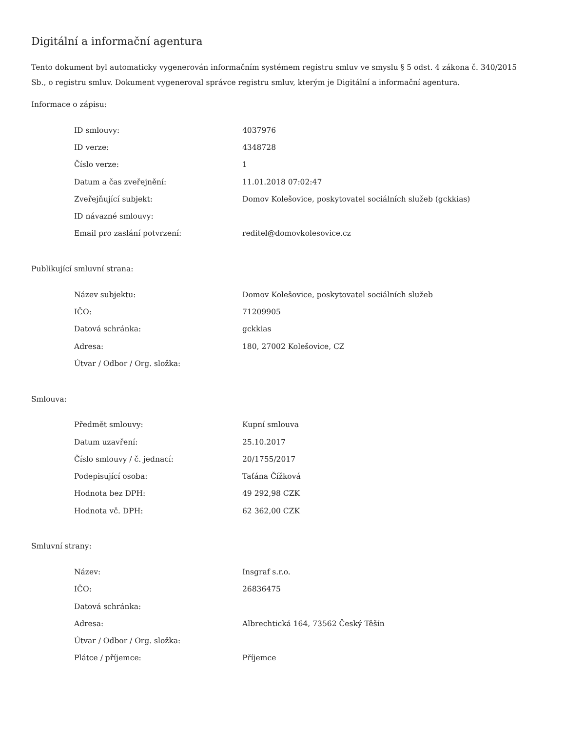Digitální a informační agentura
Tento dokument byl automaticky vygenerován informačním systémem registru smluv ve smyslu § 5 odst. 4 zákona č. 340/2015 Sb., o registru smluv. Dokument vygeneroval správce registru smluv, kterým je Digitální a informační agentura.
Informace o zápisu:
| ID smlouvy: | 4037976 |
| ID verze: | 4348728 |
| Číslo verze: | 1 |
| Datum a čas zveřejnění: | 11.01.2018 07:02:47 |
| Zveřejňující subjekt: | Domov Kolešovice, poskytovatel sociálních služeb (gckkias) |
| ID návazné smlouvy: | |
| Email pro zaslání potvrzení: | reditel@domovkolesovice.cz |
Publikující smluvní strana:
| Název subjektu: | Domov Kolešovice, poskytovatel sociálních služeb |
| IČO: | 71209905 |
| Datová schránka: | gckkias |
| Adresa: | 180, 27002 Kolešovice, CZ |
| Útvar / Odbor / Org. složka: | |
Smlouva:
| Předmět smlouvy: | Kupní smlouva |
| Datum uzavření: | 25.10.2017 |
| Číslo smlouvy / č. jednací: | 20/1755/2017 |
| Podepisující osoba: | Taťána Čížková |
| Hodnota bez DPH: | 49 292,98 CZK |
| Hodnota vč. DPH: | 62 362,00 CZK |
Smluvní strany:
| Název: | Insgraf s.r.o. |
| IČO: | 26836475 |
| Datová schránka: | |
| Adresa: | Albrechtická 164, 73562 Český Těšín |
| Útvar / Odbor / Org. složka: | |
| Plátce / příjemce: | Příjemce |